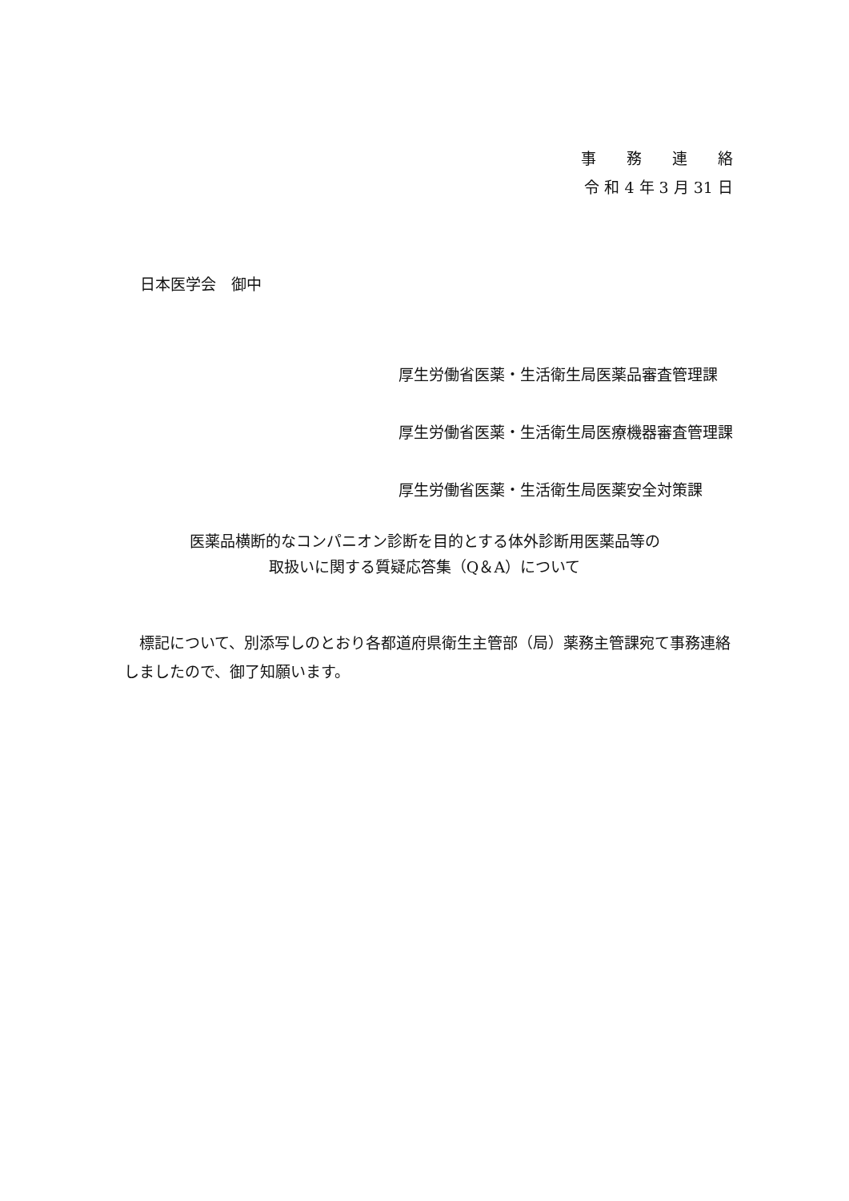事　　務　　連　　絡
令 和 4 年 3 月 31 日
日本医学会　御中
厚生労働省医薬・生活衛生局医薬品審査管理課
厚生労働省医薬・生活衛生局医療機器審査管理課
厚生労働省医薬・生活衛生局医薬安全対策課
医薬品横断的なコンパニオン診断を目的とする体外診断用医薬品等の
取扱いに関する質疑応答集（Q＆A）について
標記について、別添写しのとおり各都道府県衛生主管部（局）薬務主管課宛て事務連絡しましたので、御了知願います。